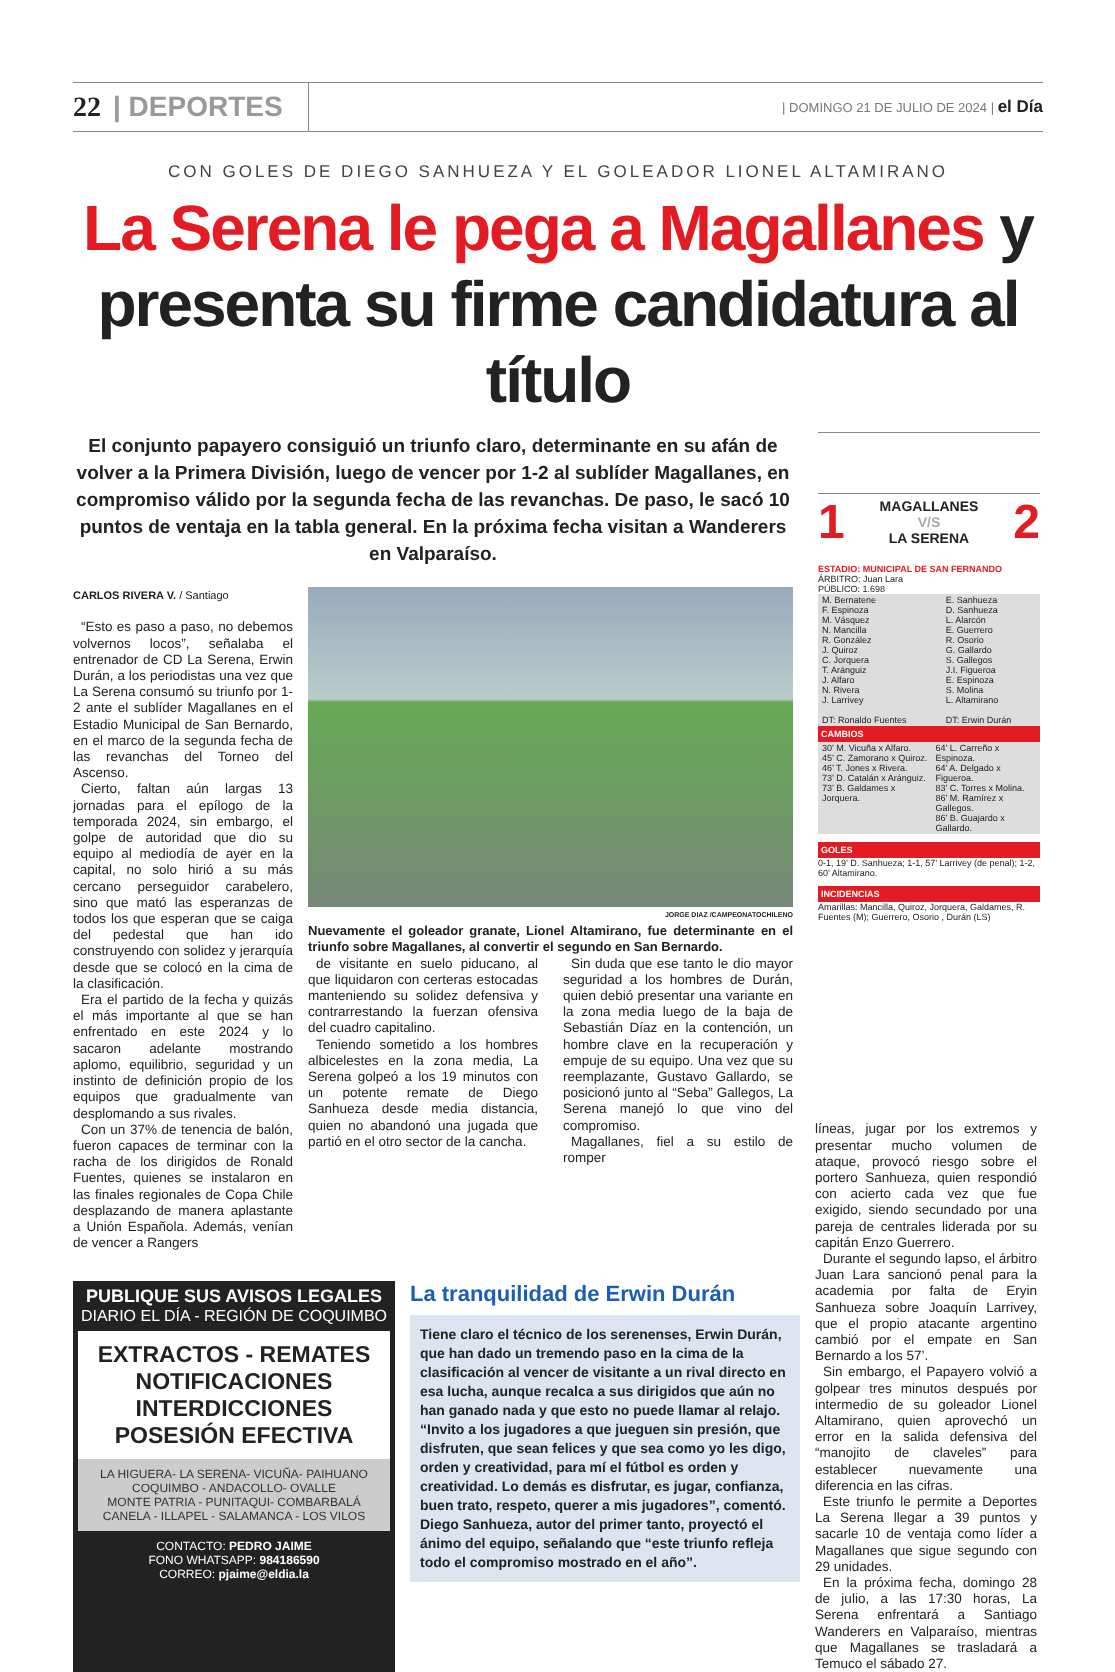22 | DEPORTES
| DOMINGO 21 DE JULIO DE 2024 | el Día
CON GOLES DE DIEGO SANHUEZA Y EL GOLEADOR LIONEL ALTAMIRANO
La Serena le pega a Magallanes y presenta su firme candidatura al título
El conjunto papayero consiguió un triunfo claro, determinante en su afán de volver a la Primera División, luego de vencer por 1-2 al sublíder Magallanes, en compromiso válido por la segunda fecha de las revanchas. De paso, le sacó 10 puntos de ventaja en la tabla general. En la próxima fecha visitan a Wanderers en Valparaíso.
CARLOS RIVERA V. / Santiago
“Esto es paso a paso, no debemos volvernos locos”, señalaba el entrenador de CD La Serena, Erwin Durán, a los periodistas una vez que La Serena consumó su triunfo por 1-2 ante el sublíder Magallanes en el Estadio Municipal de San Bernardo, en el marco de la segunda fecha de las revanchas del Torneo del Ascenso.
Cierto, faltan aún largas 13 jornadas para el epílogo de la temporada 2024, sin embargo, el golpe de autoridad que dio su equipo al mediodía de ayer en la capital, no solo hirió a su más cercano perseguidor carabelero, sino que mató las esperanzas de todos los que esperan que se caiga del pedestal que han ido construyendo con solidez y jerarquía desde que se colocó en la cima de la clasificación.
Era el partido de la fecha y quizás el más importante al que se han enfrentado en este 2024 y lo sacaron adelante mostrando aplomo, equilibrio, seguridad y un instinto de definición propio de los equipos que gradualmente van desplomando a sus rivales.
Con un 37% de tenencia de balón, fueron capaces de terminar con la racha de los dirigidos de Ronald Fuentes, quienes se instalaron en las finales regionales de Copa Chile desplazando de manera aplastante a Unión Española. Además, venían de vencer a Rangers
JORGE DIAZ /CAMPEONATOCHILENO
Nuevamente el goleador granate, Lionel Altamirano, fue determinante en el triunfo sobre Magallanes, al convertir el segundo en San Bernardo.
de visitante en suelo piducano, al que liquidaron con certeras estocadas manteniendo su solidez defensiva y contrarrestando la fuerzan ofensiva del cuadro capitalino.
Teniendo sometido a los hombres albicelestes en la zona media, La Serena golpeó a los 19 minutos con un potente remate de Diego Sanhueza desde media distancia, quien no abandonó una jugada que partió en el otro sector de la cancha.
Sin duda que ese tanto le dio mayor seguridad a los hombres de Durán, quien debió presentar una variante en la zona media luego de la baja de Sebastián Díaz en la contención, un hombre clave en la recuperación y empuje de su equipo. Una vez que su reemplazante, Gustavo Gallardo, se posicionó junto al “Seba” Gallegos, La Serena manejó lo que vino del compromiso.
Magallanes, fiel a su estilo de romper
1 MAGALLANES
V/S
LA SERENA 2
ESTADIO: MUNICIPAL DE SAN FERNANDO
ÁRBITRO: Juan Lara
PÚBLICO: 1.698
| M. Bernatene F. Espinoza M. Vásquez N. Mancilla R. González J. Quiroz C. Jorquera T. Aránguiz J. Alfaro N. Rivera J. Larrivey DT: Ronaldo Fuentes | E. Sanhueza D. Sanhueza L. Alarcón E. Guerrero R. Osorio G. Gallardo S. Gallegos J.I. Figueroa E. Espinoza S. Molina L. Altamirano DT: Erwin Durán |
CAMBIOS
| 30’ M. Vicuña x Alfaro. 45’ C. Zamorano x Quiroz. 46’ T. Jones x Rivera. 73’ D. Catalán x Aránguiz. 73’ B. Galdames x Jorquera. | 64’ L. Carreño x Espinoza. 64’ A. Delgado x Figueroa. 83’ C. Torres x Molina. 86’ M. Ramírez x Gallegos. 86’ B. Guajardo x Gallardo. |
GOLES
0-1, 19’ D. Sanhueza; 1-1, 57’ Larrivey (de penal); 1-2, 60’ Altamirano.
INCIDENCIAS
Amarillas: Mancilla, Quiroz, Jorquera, Galdames, R. Fuentes (M); Guerrero, Osorio , Durán (LS)
PUBLIQUE SUS AVISOS LEGALES
DIARIO EL DÍA - REGIÓN DE COQUIMBO
EXTRACTOS - REMATES
NOTIFICACIONES
INTERDICCIONES
POSESIÓN EFECTIVA
LA HIGUERA- LA SERENA- VICUÑA- PAIHUANO
COQUIMBO - ANDACOLLO- OVALLE
MONTE PATRIA - PUNITAQUI- COMBARBALÁ
CANELA - ILLAPEL - SALAMANCA - LOS VILOS
CONTACTO: PEDRO JAIME
FONO WHATSAPP: 984186590
CORREO: pjaime@eldia.la
La tranquilidad de Erwin Durán
Tiene claro el técnico de los serenenses, Erwin Durán, que han dado un tremendo paso en la cima de la clasificación al vencer de visitante a un rival directo en esa lucha, aunque recalca a sus dirigidos que aún no han ganado nada y que esto no puede llamar al relajo. “Invito a los jugadores a que jueguen sin presión, que disfruten, que sean felices y que sea como yo les digo, orden y creatividad, para mí el fútbol es orden y creatividad. Lo demás es disfrutar, es jugar, confianza, buen trato, respeto, querer a mis jugadores”, comentó.
Diego Sanhueza, autor del primer tanto, proyectó el ánimo del equipo, señalando que “este triunfo refleja todo el compromiso mostrado en el año”.
líneas, jugar por los extremos y presentar mucho volumen de ataque, provocó riesgo sobre el portero Sanhueza, quien respondió con acierto cada vez que fue exigido, siendo secundado por una pareja de centrales liderada por su capitán Enzo Guerrero.
Durante el segundo lapso, el árbitro Juan Lara sancionó penal para la academia por falta de Eryin Sanhueza sobre Joaquín Larrivey, que el propio atacante argentino cambió por el empate en San Bernardo a los 57’.
Sin embargo, el Papayero volvió a golpear tres minutos después por intermedio de su goleador Lionel Altamirano, quien aprovechó un error en la salida defensiva del “manojito de claveles” para establecer nuevamente una diferencia en las cifras.
Este triunfo le permite a Deportes La Serena llegar a 39 puntos y sacarle 10 de ventaja como líder a Magallanes que sigue segundo con 29 unidades.
En la próxima fecha, domingo 28 de julio, a las 17:30 horas, La Serena enfrentará a Santiago Wanderers en Valparaíso, mientras que Magallanes se trasladará a Temuco el sábado 27.